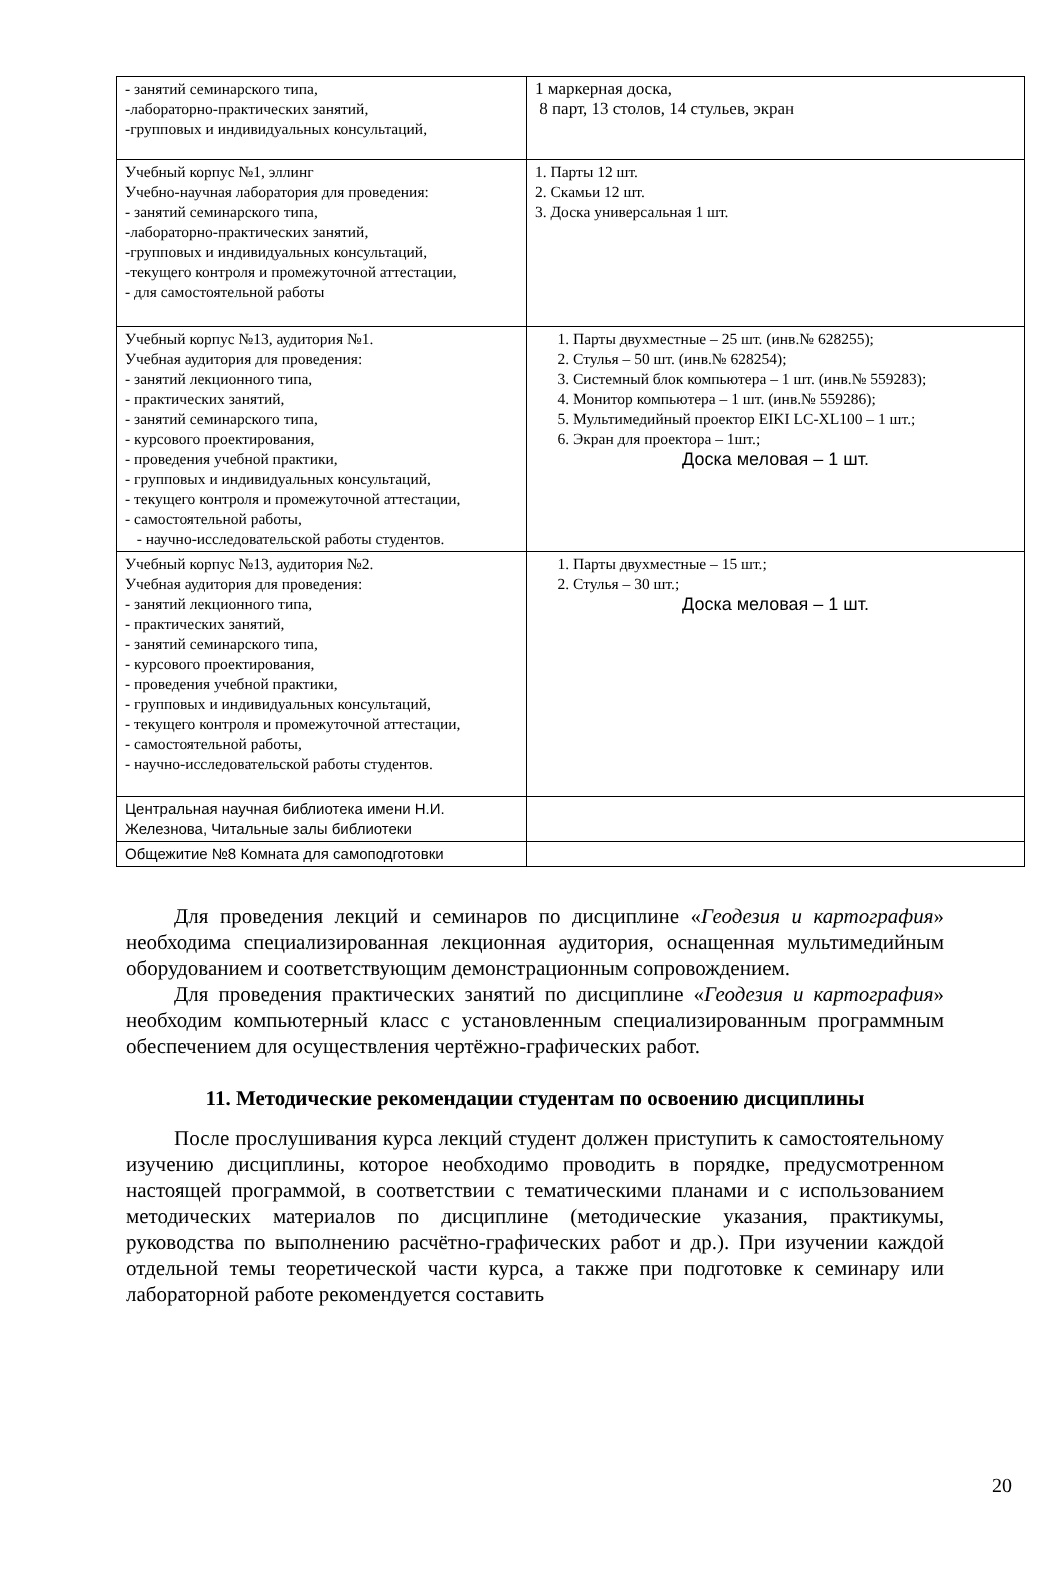| - занятий семинарского типа, -лабораторно-практических занятий, -групповых и индивидуальных консультаций, | 1 маркерная доска, 8 парт, 13 столов, 14 стульев, экран |
| Учебный корпус №1, эллинг Учебно-научная лаборатория для проведения: - занятий семинарского типа, -лабораторно-практических занятий, -групповых и индивидуальных консультаций, -текущего контроля и промежуточной аттестации, - для самостоятельной работы | 1. Парты 12 шт. 2. Скамьи 12 шт. 3. Доска универсальная 1 шт. |
| Учебный корпус №13, аудитория №1. Учебная аудитория для проведения: - занятий лекционного типа, - практических занятий, - занятий семинарского типа, - курсового проектирования, - проведения учебной практики, - групповых и индивидуальных консультаций, - текущего контроля и промежуточной аттестации, - самостоятельной работы, - научно-исследовательской работы студентов. | 1. Парты двухместные – 25 шт. (инв.№ 628255); 2. Стулья – 50 шт. (инв.№ 628254); 3. Системный блок компьютера – 1 шт. (инв.№ 559283); 4. Монитор компьютера – 1 шт. (инв.№ 559286); 5. Мультимедийный проектор EIKI LC-XL100 – 1 шт.; 6. Экран для проектора – 1шт.; Доска меловая – 1 шт. |
| Учебный корпус №13, аудитория №2. Учебная аудитория для проведения: - занятий лекционного типа, - практических занятий, - занятий семинарского типа, - курсового проектирования, - проведения учебной практики, - групповых и индивидуальных консультаций, - текущего контроля и промежуточной аттестации, - самостоятельной работы, - научно-исследовательской работы студентов. | 1. Парты двухместные – 15 шт.; 2. Стулья – 30 шт.; Доска меловая – 1 шт. |
| Центральная научная библиотека имени Н.И. Железнова, Читальные залы библиотеки | |
| Общежитие №8 Комната для самоподготовки | |
Для проведения лекций и семинаров по дисциплине «Геодезия и картография» необходима специализированная лекционная аудитория, оснащенная мультимедийным оборудованием и соответствующим демонстрационным сопровождением.
Для проведения практических занятий по дисциплине «Геодезия и картография» необходим компьютерный класс с установленным специализированным программным обеспечением для осуществления чертёжно-графических работ.
11. Методические рекомендации студентам по освоению дисциплины
После прослушивания курса лекций студент должен приступить к самостоятельному изучению дисциплины, которое необходимо проводить в порядке, предусмотренном настоящей программой, в соответствии с тематическими планами и с использованием методических материалов по дисциплине (методические указания, практикумы, руководства по выполнению расчётно-графических работ и др.). При изучении каждой отдельной темы теоретической части курса, а также при подготовке к семинару или лабораторной работе рекомендуется составить
20